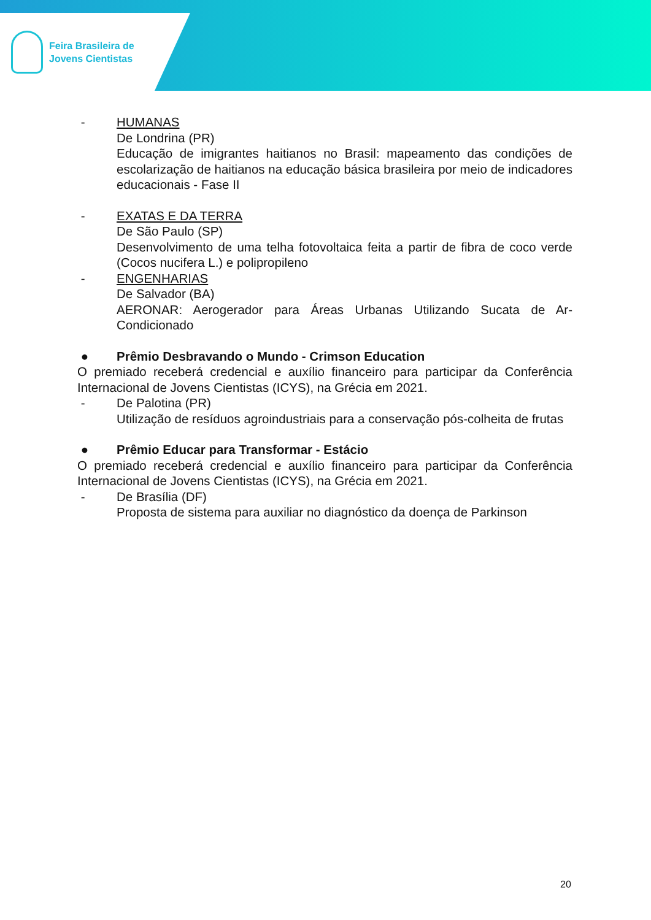Feira Brasileira de
Jovens Cientistas
- HUMANAS
De Londrina (PR)
Educação de imigrantes haitianos no Brasil: mapeamento das condições de escolarização de haitianos na educação básica brasileira por meio de indicadores educacionais - Fase II
- EXATAS E DA TERRA
De São Paulo (SP)
Desenvolvimento de uma telha fotovoltaica feita a partir de fibra de coco verde (Cocos nucifera L.) e polipropileno
- ENGENHARIAS
De Salvador (BA)
AERONAR: Aerogerador para Áreas Urbanas Utilizando Sucata de Ar-Condicionado
● Prêmio Desbravando o Mundo - Crimson Education
O premiado receberá credencial e auxílio financeiro para participar da Conferência Internacional de Jovens Cientistas (ICYS), na Grécia em 2021.
- De Palotina (PR)
Utilização de resíduos agroindustriais para a conservação pós-colheita de frutas
● Prêmio Educar para Transformar - Estácio
O premiado receberá credencial e auxílio financeiro para participar da Conferência Internacional de Jovens Cientistas (ICYS), na Grécia em 2021.
- De Brasília (DF)
Proposta de sistema para auxiliar no diagnóstico da doença de Parkinson
20